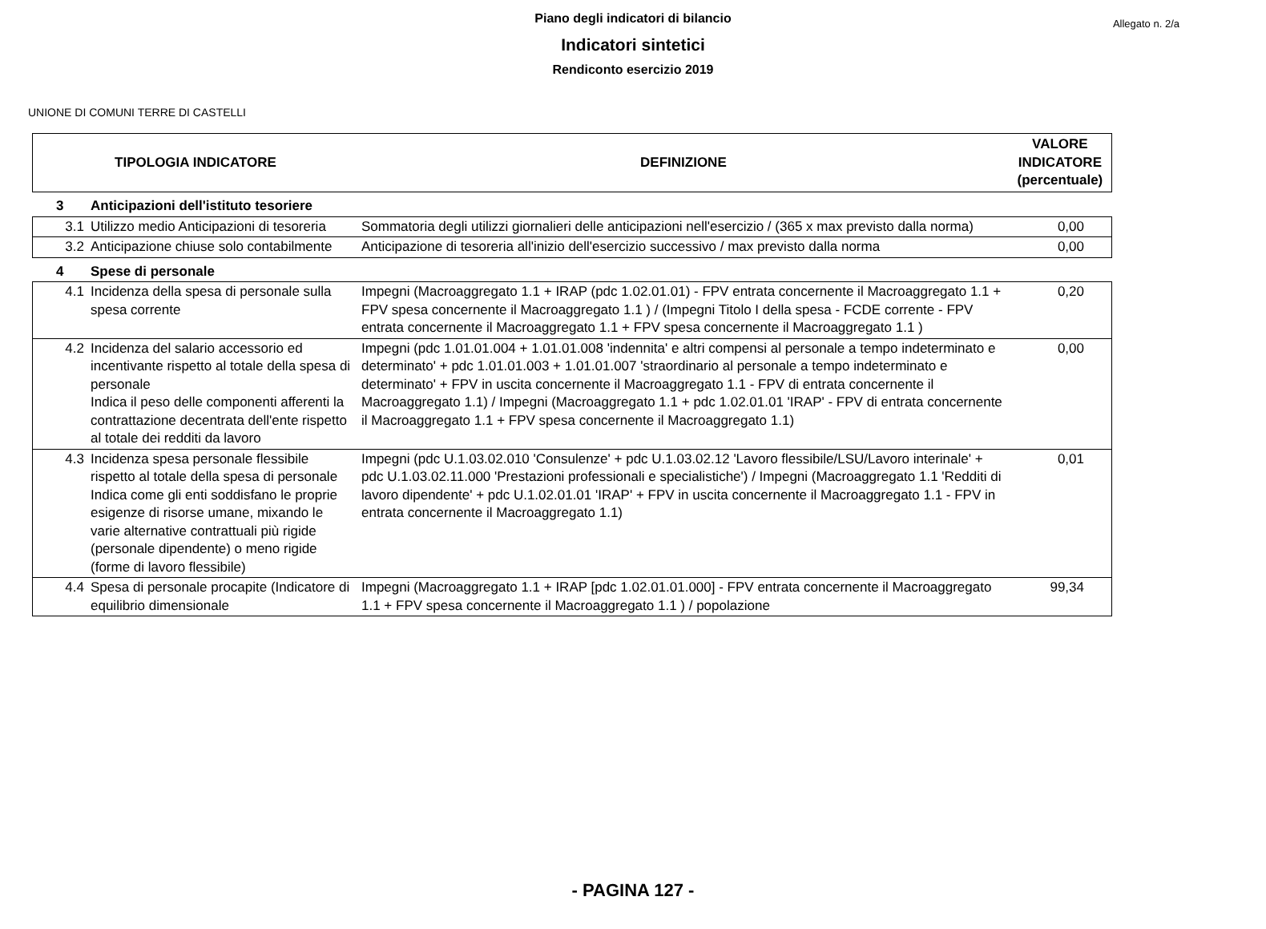Allegato n. 2/a
Piano degli indicatori di bilancio
Indicatori sintetici
Rendiconto esercizio 2019
UNIONE DI COMUNI TERRE DI CASTELLI
| TIPOLOGIA INDICATORE | | DEFINIZIONE | VALORE INDICATORE (percentuale) |
| --- | --- | --- | --- |
| 3 | Anticipazioni dell'istituto tesoriere | | |
| 3.1 | Utilizzo medio Anticipazioni di tesoreria | Sommatoria degli utilizzi giornalieri delle anticipazioni nell'esercizio / (365 x max previsto dalla norma) | 0,00 |
| 3.2 | Anticipazione chiuse solo contabilmente | Anticipazione di tesoreria all'inizio dell'esercizio successivo / max previsto dalla norma | 0,00 |
| 4 | Spese di personale | | |
| 4.1 | Incidenza della spesa di personale sulla spesa corrente | Impegni (Macroaggregato 1.1 + IRAP (pdc 1.02.01.01) - FPV entrata concernente il Macroaggregato 1.1 + FPV spesa concernente il Macroaggregato 1.1 ) / (Impegni Titolo I della spesa - FCDE corrente - FPV entrata concernente il Macroaggregato 1.1 + FPV spesa concernente il Macroaggregato 1.1 ) | 0,20 |
| 4.2 | Incidenza del salario accessorio ed incentivante rispetto al totale della spesa di personale Indica il peso delle componenti afferenti la contrattazione decentrata dell'ente rispetto al totale dei redditi da lavoro | Impegni (pdc 1.01.01.004 + 1.01.01.008 'indennita' e altri compensi al personale a tempo indeterminato e determinato' + pdc 1.01.01.003 + 1.01.01.007 'straordinario al personale a tempo indeterminato e determinato' + FPV in uscita concernente il Macroaggregato 1.1 - FPV di entrata concernente il Macroaggregato 1.1) / Impegni (Macroaggregato 1.1 + pdc 1.02.01.01 'IRAP' - FPV di entrata concernente il Macroaggregato 1.1 + FPV spesa concernente il Macroaggregato 1.1) | 0,00 |
| 4.3 | Incidenza spesa personale flessibile rispetto al totale della spesa di personale Indica come gli enti soddisfano le proprie esigenze di risorse umane, mixando le varie alternative contrattuali più rigide (personale dipendente) o meno rigide (forme di lavoro flessibile) | Impegni (pdc U.1.03.02.010 'Consulenze' + pdc U.1.03.02.12 'Lavoro flessibile/LSU/Lavoro interinale' + pdc U.1.03.02.11.000 'Prestazioni professionali e specialistiche') / Impegni (Macroaggregato 1.1 'Redditi di lavoro dipendente' + pdc U.1.02.01.01 'IRAP' + FPV in uscita concernente il Macroaggregato 1.1 - FPV in entrata concernente il Macroaggregato 1.1) | 0,01 |
| 4.4 | Spesa di personale procapite (Indicatore di equilibrio dimensionale | Impegni (Macroaggregato 1.1 + IRAP [pdc 1.02.01.01.000] - FPV entrata concernente il Macroaggregato 1.1 + FPV spesa concernente il Macroaggregato 1.1 ) / popolazione | 99,34 |
- PAGINA 127 -